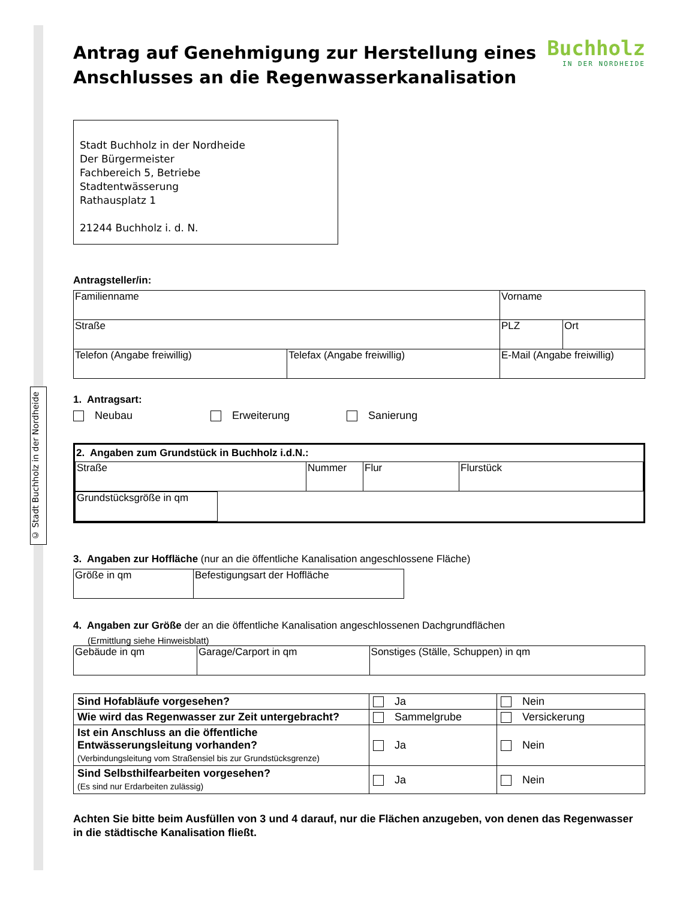© Stadt Buchholz in der Nordheide
Buchholz
IN DER NORDHEIDE
Antrag auf Genehmigung zur Herstellung eines Anschlusses an die Regenwasserkanalisation
Stadt Buchholz in der Nordheide
Der Bürgermeister
Fachbereich 5, Betriebe
Stadtentwässerung
Rathausplatz 1
21244 Buchholz i. d. N.
Antragsteller/in:
| Familienname | | Vorname | |
| Straße | | PLZ | Ort |
| Telefon (Angabe freiwillig) | Telefax (Angabe freiwillig) | E-Mail (Angabe freiwillig) | |
1. Antragsart:
Neubau Erweiterung Sanierung
2. Angaben zum Grundstück in Buchholz i.d.N.:
| Straße | Nummer | Flur | Flurstück |
| Grundstücksgröße in qm | |
3. Angaben zur Hoffläche (nur an die öffentliche Kanalisation angeschlossene Fläche)
| Größe in qm | Befestigungsart der Hoffläche |
4. Angaben zur Größe der an die öffentliche Kanalisation angeschlossenen Dachgrundflächen
(Ermittlung siehe Hinweisblatt)
| Gebäude in qm | Garage/Carport in qm | Sonstiges (Ställe, Schuppen) in qm |
| Sind Hofabläufe vorgesehen? | Ja | Nein |
| Wie wird das Regenwasser zur Zeit untergebracht? | Sammelgrube | Versickerung |
| Ist ein Anschluss an die öffentliche Entwässerungsleitung vorhanden? (Verbindungsleitung vom Straßensiel bis zur Grundstücksgrenze) | Ja | Nein |
| Sind Selbsthilfearbeiten vorgesehen? (Es sind nur Erdarbeiten zulässig) | Ja | Nein |
Achten Sie bitte beim Ausfüllen von 3 und 4 darauf, nur die Flächen anzugeben, von denen das Regenwasser in die städtische Kanalisation fließt.